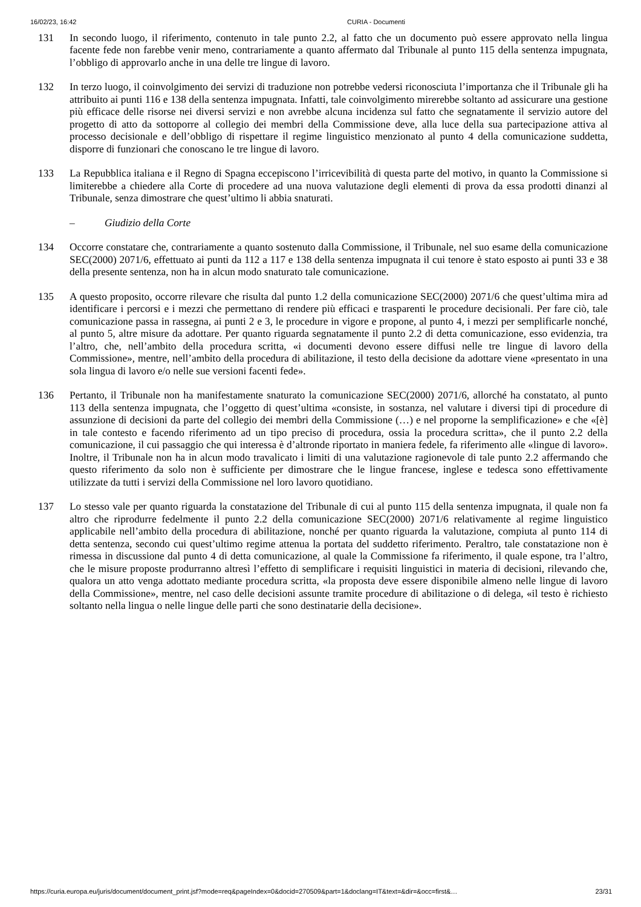16/02/23, 16:42 CURIA - Documenti
131 In secondo luogo, il riferimento, contenuto in tale punto 2.2, al fatto che un documento può essere approvato nella lingua facente fede non farebbe venir meno, contrariamente a quanto affermato dal Tribunale al punto 115 della sentenza impugnata, l’obbligo di approvarlo anche in una delle tre lingue di lavoro.
132 In terzo luogo, il coinvolgimento dei servizi di traduzione non potrebbe vedersi riconosciuta l’importanza che il Tribunale gli ha attribuito ai punti 116 e 138 della sentenza impugnata. Infatti, tale coinvolgimento mirerebbe soltanto ad assicurare una gestione più efficace delle risorse nei diversi servizi e non avrebbe alcuna incidenza sul fatto che segnatamente il servizio autore del progetto di atto da sottoporre al collegio dei membri della Commissione deve, alla luce della sua partecipazione attiva al processo decisionale e dell’obbligo di rispettare il regime linguistico menzionato al punto 4 della comunicazione suddetta, disporre di funzionari che conoscano le tre lingue di lavoro.
133 La Repubblica italiana e il Regno di Spagna eccepiscono l’irricevibilità di questa parte del motivo, in quanto la Commissione si limiterebbe a chiedere alla Corte di procedere ad una nuova valutazione degli elementi di prova da essa prodotti dinanzi al Tribunale, senza dimostrare che quest’ultimo li abbia snaturati.
– Giudizio della Corte
134 Occorre constatare che, contrariamente a quanto sostenuto dalla Commissione, il Tribunale, nel suo esame della comunicazione SEC(2000) 2071/6, effettuato ai punti da 112 a 117 e 138 della sentenza impugnata il cui tenore è stato esposto ai punti 33 e 38 della presente sentenza, non ha in alcun modo snaturato tale comunicazione.
135 A questo proposito, occorre rilevare che risulta dal punto 1.2 della comunicazione SEC(2000) 2071/6 che quest’ultima mira ad identificare i percorsi e i mezzi che permettano di rendere più efficaci e trasparenti le procedure decisionali. Per fare ciò, tale comunicazione passa in rassegna, ai punti 2 e 3, le procedure in vigore e propone, al punto 4, i mezzi per semplificarle nonché, al punto 5, altre misure da adottare. Per quanto riguarda segnatamente il punto 2.2 di detta comunicazione, esso evidenzia, tra l’altro, che, nell’ambito della procedura scritta, «i documenti devono essere diffusi nelle tre lingue di lavoro della Commissione», mentre, nell’ambito della procedura di abilitazione, il testo della decisione da adottare viene «presentato in una sola lingua di lavoro e/o nelle sue versioni facenti fede».
136 Pertanto, il Tribunale non ha manifestamente snaturato la comunicazione SEC(2000) 2071/6, allorché ha constatato, al punto 113 della sentenza impugnata, che l’oggetto di quest’ultima «consiste, in sostanza, nel valutare i diversi tipi di procedure di assunzione di decisioni da parte del collegio dei membri della Commissione (…) e nel proporne la semplificazione» e che «[è] in tale contesto e facendo riferimento ad un tipo preciso di procedura, ossia la procedura scritta», che il punto 2.2 della comunicazione, il cui passaggio che qui interessa è d’altronde riportato in maniera fedele, fa riferimento alle «lingue di lavoro». Inoltre, il Tribunale non ha in alcun modo travalicato i limiti di una valutazione ragionevole di tale punto 2.2 affermando che questo riferimento da solo non è sufficiente per dimostrare che le lingue francese, inglese e tedesca sono effettivamente utilizzate da tutti i servizi della Commissione nel loro lavoro quotidiano.
137 Lo stesso vale per quanto riguarda la constatazione del Tribunale di cui al punto 115 della sentenza impugnata, il quale non fa altro che riprodurre fedelmente il punto 2.2 della comunicazione SEC(2000) 2071/6 relativamente al regime linguistico applicabile nell’ambito della procedura di abilitazione, nonché per quanto riguarda la valutazione, compiuta al punto 114 di detta sentenza, secondo cui quest’ultimo regime attenua la portata del suddetto riferimento. Peraltro, tale constatazione non è rimessa in discussione dal punto 4 di detta comunicazione, al quale la Commissione fa riferimento, il quale espone, tra l’altro, che le misure proposte produrranno altresì l’effetto di semplificare i requisiti linguistici in materia di decisioni, rilevando che, qualora un atto venga adottato mediante procedura scritta, «la proposta deve essere disponibile almeno nelle lingue di lavoro della Commissione», mentre, nel caso delle decisioni assunte tramite procedure di abilitazione o di delega, «il testo è richiesto soltanto nella lingua o nelle lingue delle parti che sono destinatarie della decisione».
https://curia.europa.eu/juris/document/document_print.jsf?mode=req&pageIndex=0&docid=270509&part=1&doclang=IT&text=&dir=&occ=first&… 23/31